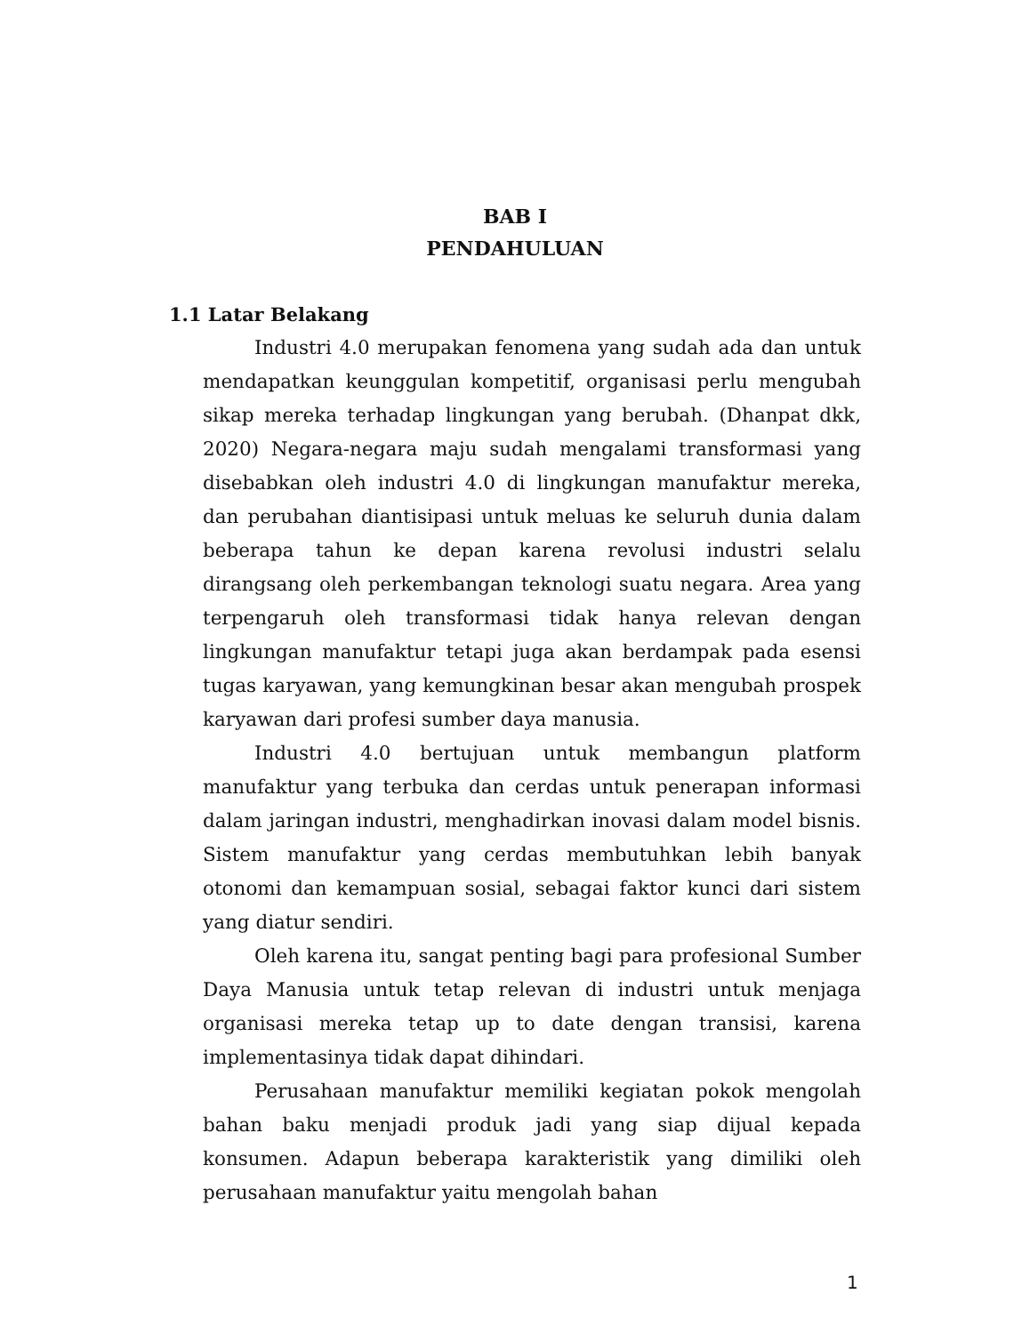BAB I
PENDAHULUAN
1.1 Latar Belakang
Industri 4.0 merupakan fenomena yang sudah ada dan untuk mendapatkan keunggulan kompetitif, organisasi perlu mengubah sikap mereka terhadap lingkungan yang berubah. (Dhanpat dkk, 2020) Negara-negara maju sudah mengalami transformasi yang disebabkan oleh industri 4.0 di lingkungan manufaktur mereka, dan perubahan diantisipasi untuk meluas ke seluruh dunia dalam beberapa tahun ke depan karena revolusi industri selalu dirangsang oleh perkembangan teknologi suatu negara. Area yang terpengaruh oleh transformasi tidak hanya relevan dengan lingkungan manufaktur tetapi juga akan berdampak pada esensi tugas karyawan, yang kemungkinan besar akan mengubah prospek karyawan dari profesi sumber daya manusia.
Industri 4.0 bertujuan untuk membangun platform manufaktur yang terbuka dan cerdas untuk penerapan informasi dalam jaringan industri, menghadirkan inovasi dalam model bisnis. Sistem manufaktur yang cerdas membutuhkan lebih banyak otonomi dan kemampuan sosial, sebagai faktor kunci dari sistem yang diatur sendiri.
Oleh karena itu, sangat penting bagi para profesional Sumber Daya Manusia untuk tetap relevan di industri untuk menjaga organisasi mereka tetap up to date dengan transisi, karena implementasinya tidak dapat dihindari.
Perusahaan manufaktur memiliki kegiatan pokok mengolah bahan baku menjadi produk jadi yang siap dijual kepada konsumen. Adapun beberapa karakteristik yang dimiliki oleh perusahaan manufaktur yaitu mengolah bahan
1